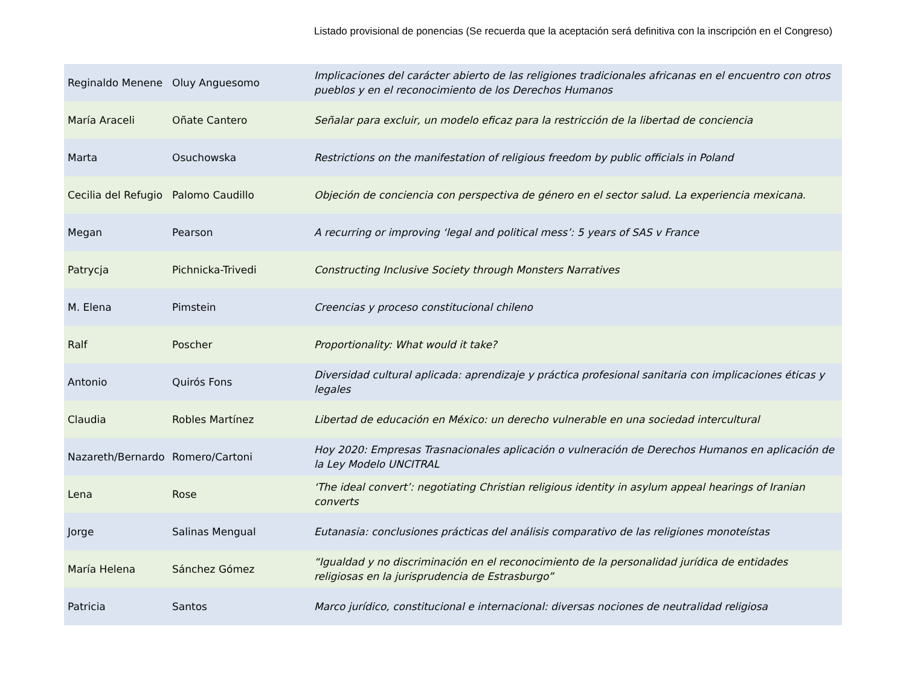Listado provisional de ponencias (Se recuerda que la aceptación será definitiva con la inscripción en el Congreso)
| Reginaldo Menene | Oluy Anguesomo | Implicaciones del carácter abierto de las religiones tradicionales africanas en el encuentro con otros pueblos y en el reconocimiento de los Derechos Humanos |
| María Araceli | Oñate Cantero | Señalar para excluir, un modelo eficaz para la restricción de la libertad de conciencia |
| Marta | Osuchowska | Restrictions on the manifestation of religious freedom by public officials in Poland |
| Cecilia del Refugio | Palomo Caudillo | Objeción de conciencia con perspectiva de género en el sector salud. La experiencia mexicana. |
| Megan | Pearson | A recurring or improving ‘legal and political mess’: 5 years of SAS v France |
| Patrycja | Pichnicka-Trivedi | Constructing Inclusive Society through Monsters Narratives |
| M. Elena | Pimstein | Creencias y proceso constitucional chileno |
| Ralf | Poscher | Proportionality: What would it take? |
| Antonio | Quirós Fons | Diversidad cultural aplicada: aprendizaje y práctica profesional sanitaria con implicaciones éticas y legales |
| Claudia | Robles Martínez | Libertad de educación en México: un derecho vulnerable en una sociedad intercultural |
| Nazareth/Bernardo | Romero/Cartoni | Hoy 2020: Empresas Trasnacionales aplicación o vulneración de Derechos Humanos en aplicación de la Ley Modelo UNCITRAL |
| Lena | Rose | ‘The ideal convert’: negotiating Christian religious identity in asylum appeal hearings of Iranian converts |
| Jorge | Salinas Mengual | Eutanasia: conclusiones prácticas del análisis comparativo de las religiones monoteístas |
| María Helena | Sánchez Gómez | “Igualdad y no discriminación en el reconocimiento de la personalidad jurídica de entidades religiosas en la jurisprudencia de Estrasburgo” |
| Patricia | Santos | Marco jurídico, constitucional e internacional: diversas nociones de neutralidad religiosa |